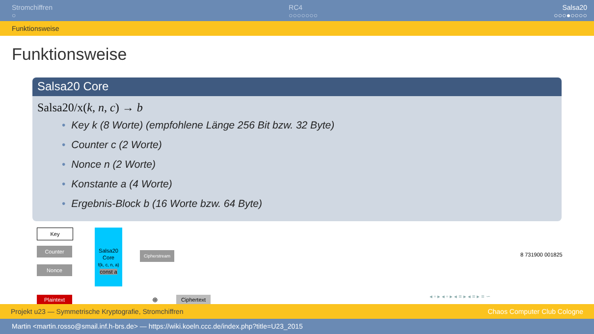Stromchiffren
○
RC4
○○○○○○○
Salsa20
○○○●○○○○
Funktionsweise
Funktionsweise
Salsa20 Core
Salsa20/x(k, n, c) → b
• Key k (8 Worte) (empfohlene Länge 256 Bit bzw. 32 Byte)
• Counter c (2 Worte)
• Nonce n (2 Worte)
• Konstante a (4 Worte)
• Ergebnis-Block b (16 Worte bzw. 64 Byte)
Key
Counter
Nonce
Salsa20
Core
f(k, c, n, a)
const a
Cipherstream
Plaintext ⊕ Ciphertext
8 731900 001825
◂ ▫ ▸ ◂ ▫ ▸ ◂ ≡ ▸ ◂ ≡ ▸ ≡ ∽
Projekt u23 — Symmetrische Kryptografie, Stromchiffren Chaos Computer Club Cologne
Martin <martin.rosso@smail.inf.h-brs.de> — https://wiki.koeln.ccc.de/index.php?title=U23_2015